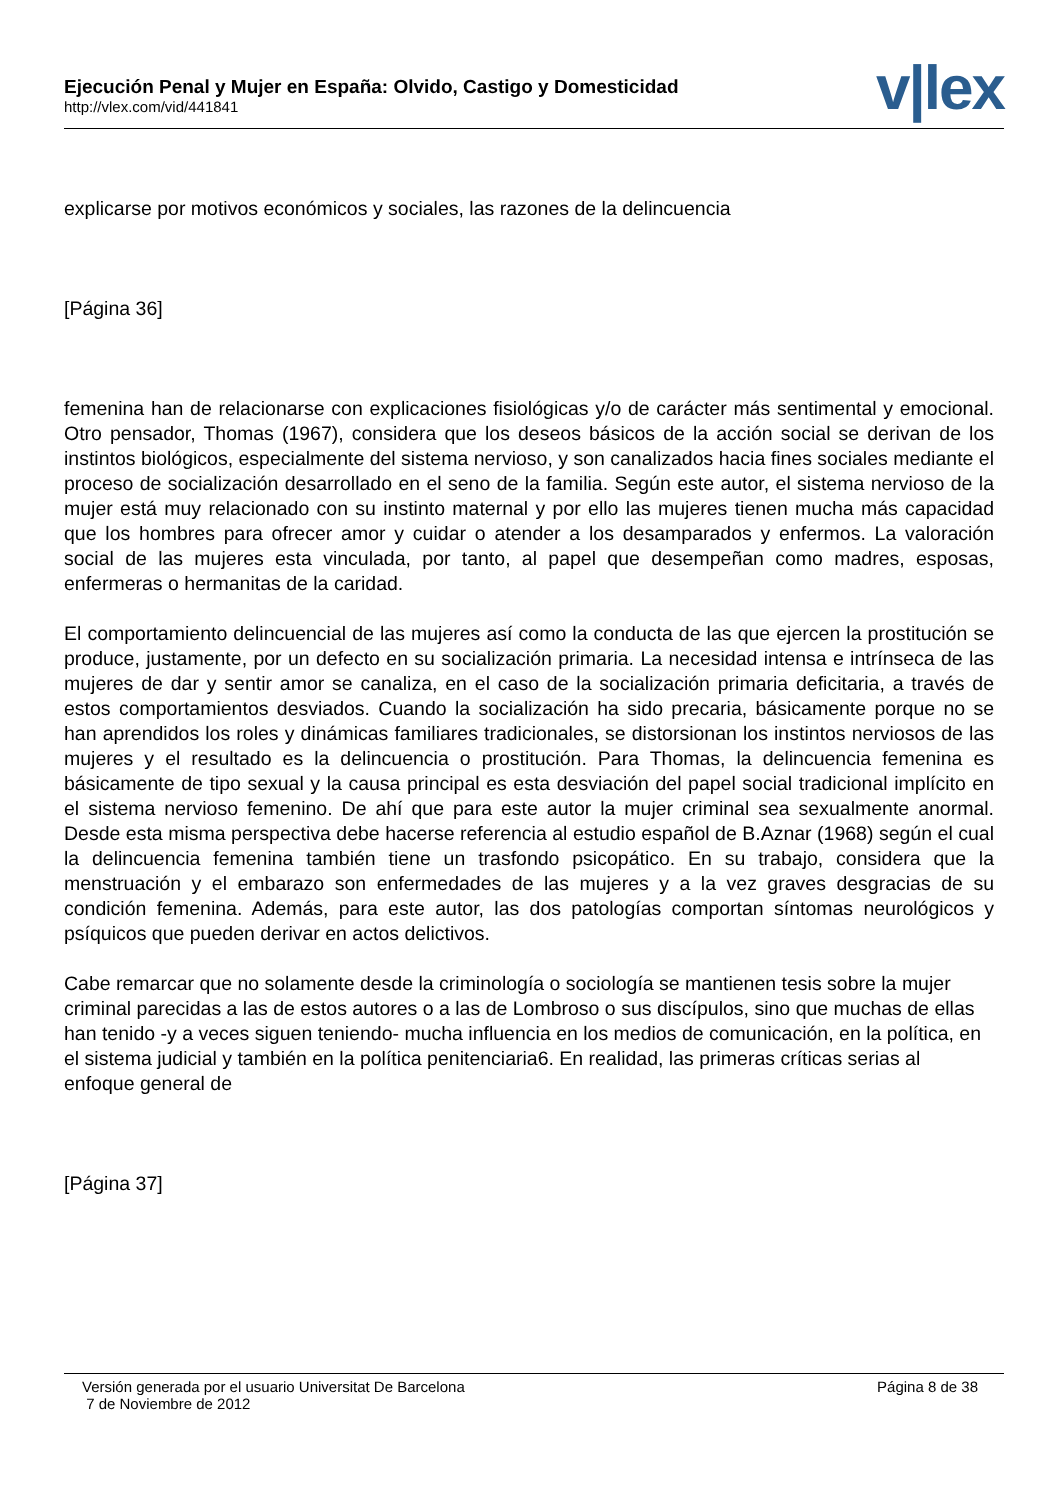Ejecución Penal y Mujer en España: Olvido, Castigo y Domesticidad
http://vlex.com/vid/441841
v|lex
explicarse por motivos económicos y sociales, las razones de la delincuencia
[Página 36]
femenina han de relacionarse con explicaciones fisiológicas y/o de carácter más sentimental y emocional. Otro pensador, Thomas (1967), considera que los deseos básicos de la acción social se derivan de los instintos biológicos, especialmente del sistema nervioso, y son canalizados hacia fines sociales mediante el proceso de socialización desarrollado en el seno de la familia. Según este autor, el sistema nervioso de la mujer está muy relacionado con su instinto maternal y por ello las mujeres tienen mucha más capacidad que los hombres para ofrecer amor y cuidar o atender a los desamparados y enfermos. La valoración social de las mujeres esta vinculada, por tanto, al papel que desempeñan como madres, esposas, enfermeras o hermanitas de la caridad.
El comportamiento delincuencial de las mujeres así como la conducta de las que ejercen la prostitución se produce, justamente, por un defecto en su socialización primaria. La necesidad intensa e intrínseca de las mujeres de dar y sentir amor se canaliza, en el caso de la socialización primaria deficitaria, a través de estos comportamientos desviados. Cuando la socialización ha sido precaria, básicamente porque no se han aprendidos los roles y dinámicas familiares tradicionales, se distorsionan los instintos nerviosos de las mujeres y el resultado es la delincuencia o prostitución. Para Thomas, la delincuencia femenina es básicamente de tipo sexual y la causa principal es esta desviación del papel social tradicional implícito en el sistema nervioso femenino. De ahí que para este autor la mujer criminal sea sexualmente anormal. Desde esta misma perspectiva debe hacerse referencia al estudio español de B.Aznar (1968) según el cual la delincuencia femenina también tiene un trasfondo psicopático. En su trabajo, considera que la menstruación y el embarazo son enfermedades de las mujeres y a la vez graves desgracias de su condición femenina. Además, para este autor, las dos patologías comportan síntomas neurológicos y psíquicos que pueden derivar en actos delictivos.
Cabe remarcar que no solamente desde la criminología o sociología se mantienen tesis sobre la mujer criminal parecidas a las de estos autores o a las de Lombroso o sus discípulos, sino que muchas de ellas han tenido -y a veces siguen teniendo- mucha influencia en los medios de comunicación, en la política, en el sistema judicial y también en la política penitenciaria6. En realidad, las primeras críticas serias al enfoque general de
[Página 37]
Versión generada por el usuario Universitat De Barcelona
7 de Noviembre de 2012
Página 8 de 38